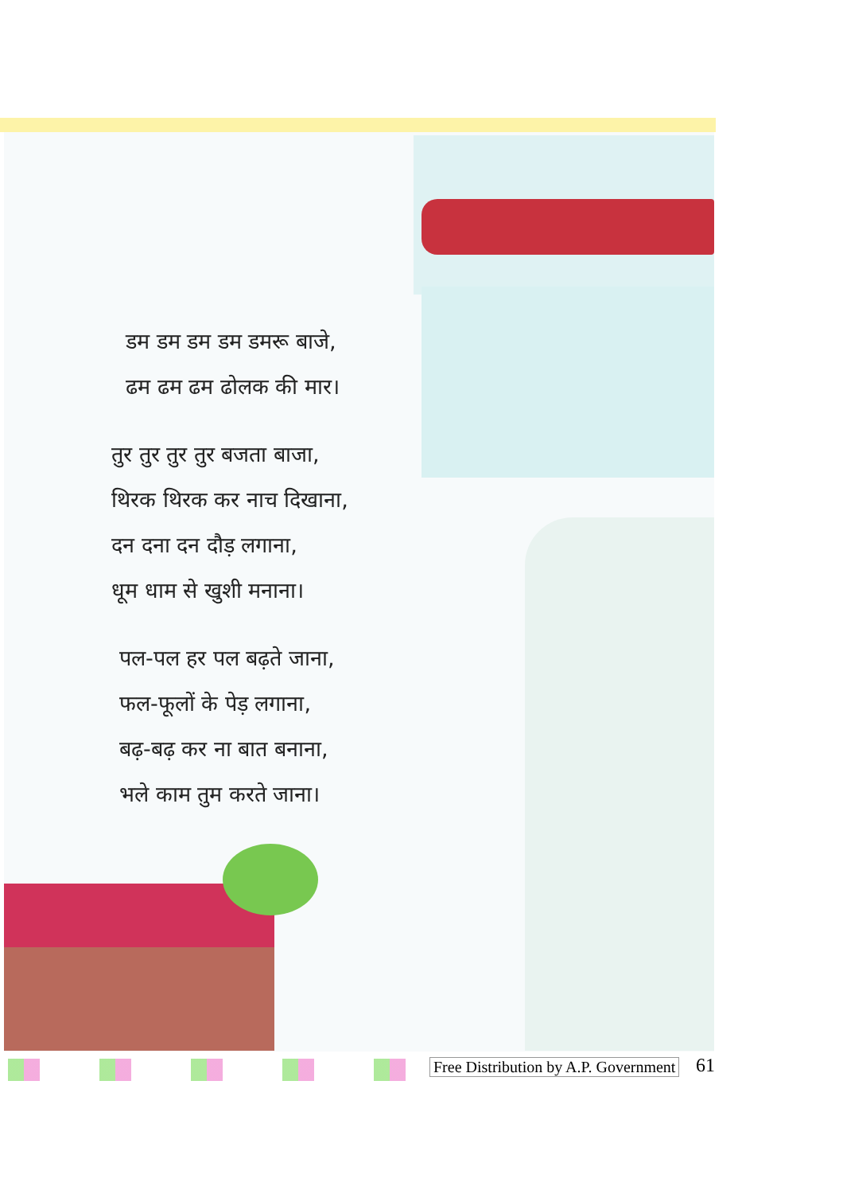डम डम डम डम डमरू बाजे,
ढम ढम ढम ढोलक की मार।
तुर तुर तुर तुर बजता बाजा,
थिरक थिरक कर नाच दिखाना,
दन दना दन दौड़ लगाना,
धूम धाम से खुशी मनाना।
पल-पल हर पल बढ़ते जाना,
फल-फूलों के पेड़ लगाना,
बढ़-बढ़ कर ना बात बनाना,
भले काम तुम करते जाना।
Free Distribution by A.P. Government
61